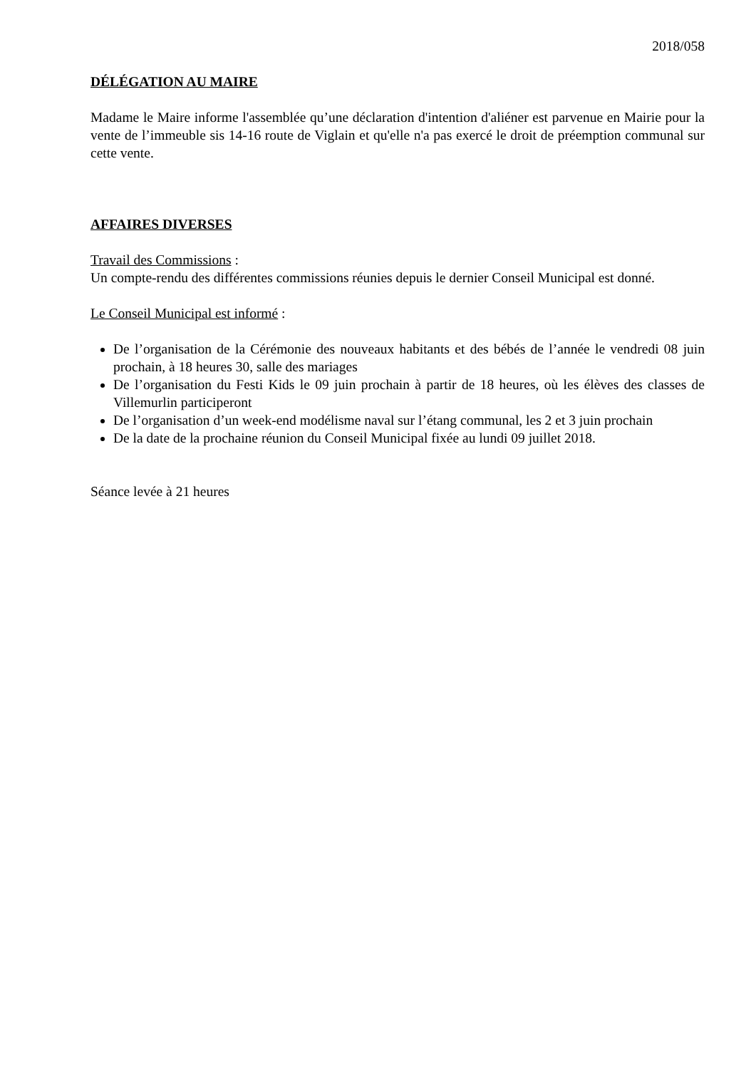2018/058
DÉLÉGATION AU MAIRE
Madame le Maire informe l'assemblée qu’une déclaration d'intention d'aliéner est parvenue en Mairie pour la vente de l’immeuble sis 14-16 route de Viglain et qu'elle n'a pas exercé le droit de préemption communal sur cette vente.
AFFAIRES DIVERSES
Travail des Commissions :
Un compte-rendu des différentes commissions réunies depuis le dernier Conseil Municipal est donné.
Le Conseil Municipal est informé :
De l’organisation de la Cérémonie des nouveaux habitants et des bébés de l’année le vendredi 08 juin prochain, à 18 heures 30, salle des mariages
De l’organisation du Festi Kids le 09 juin prochain à partir de 18 heures, où les élèves des classes de Villemurlin participeront
De l’organisation d’un week-end modélisme naval sur l’étang communal, les 2 et 3 juin prochain
De la date de la prochaine réunion du Conseil Municipal fixée au lundi 09 juillet 2018.
Séance levée à 21 heures